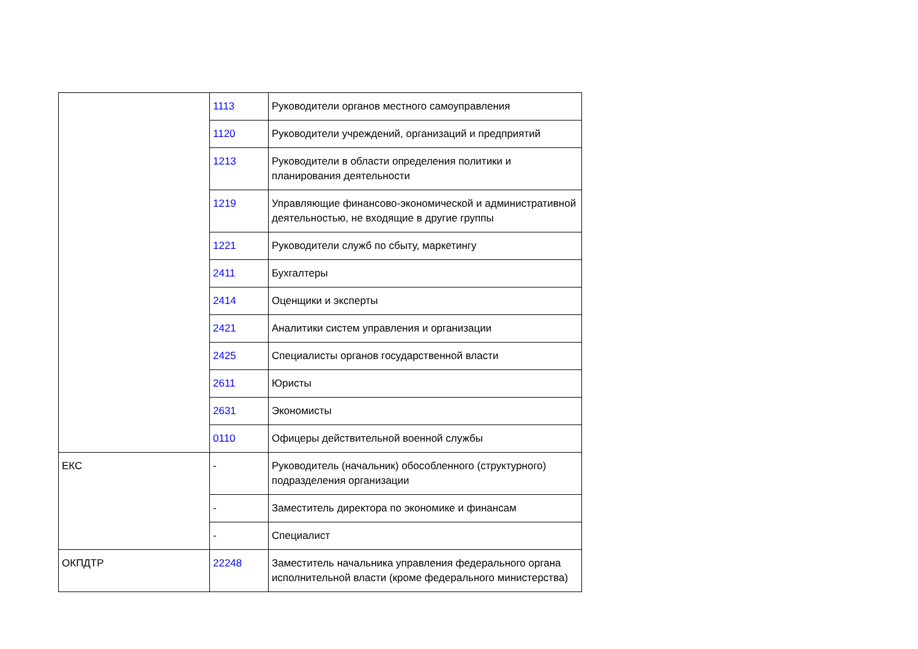| | 1113 | Руководители органов местного самоуправления |
| | 1120 | Руководители учреждений, организаций и предприятий |
| | 1213 | Руководители в области определения политики и планирования деятельности |
| | 1219 | Управляющие финансово-экономической и административной деятельностью, не входящие в другие группы |
| | 1221 | Руководители служб по сбыту, маркетингу |
| | 2411 | Бухгалтеры |
| | 2414 | Оценщики и эксперты |
| | 2421 | Аналитики систем управления и организации |
| | 2425 | Специалисты органов государственной власти |
| | 2611 | Юристы |
| | 2631 | Экономисты |
| | 0110 | Офицеры действительной военной службы |
| ЕКС | - | Руководитель (начальник) обособленного (структурного) подразделения организации |
| | - | Заместитель директора по экономике и финансам |
| | - | Специалист |
| ОКПДТР | 22248 | Заместитель начальника управления федерального органа исполнительной власти (кроме федерального министерства) |